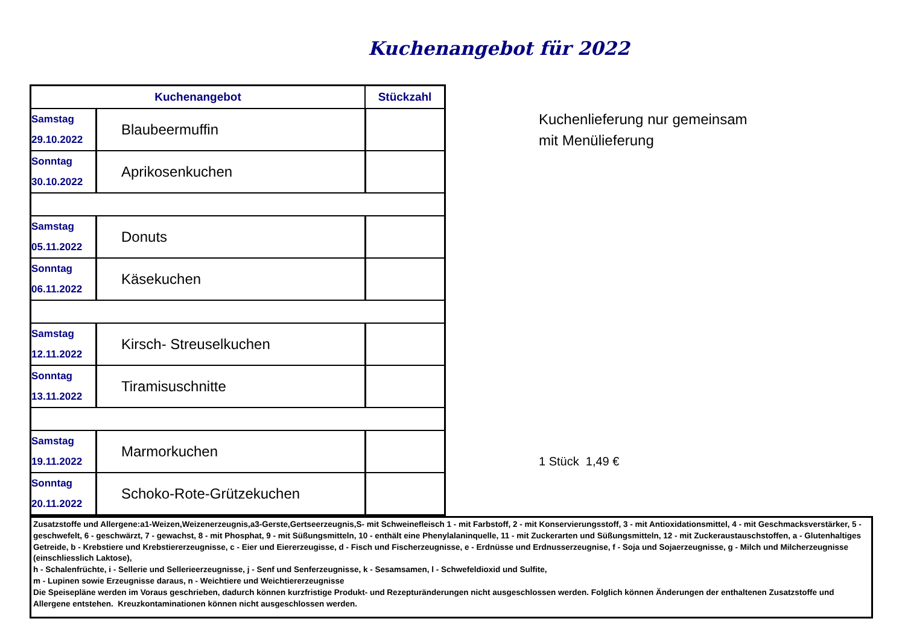Kuchenangebot für 2022
| Kuchenangebot | | Stückzahl |
| --- | --- | --- |
| Samstag 29.10.2022 | Blaubeermuffin | |
| Sonntag 30.10.2022 | Aprikosenkuchen | |
| Samstag 05.11.2022 | Donuts | |
| Sonntag 06.11.2022 | Käsekuchen | |
| Samstag 12.11.2022 | Kirsch- Streuselkuchen | |
| Sonntag 13.11.2022 | Tiramisuschnitte | |
| Samstag 19.11.2022 | Marmorkuchen | |
| Sonntag 20.11.2022 | Schoko-Rote-Grützekuchen | |
Kuchenlieferung nur gemeinsam
mit Menülieferung
1 Stück 1,49 €
Zusatzstoffe und Allergene:a1-Weizen,Weizenerzeugnis,a3-Gerste,Gertseerzeugnis,S- mit Schweinefleisch 1 - mit Farbstoff, 2 - mit Konservierungsstoff, 3 - mit Antioxidationsmittel, 4 - mit Geschmacksverstärker, 5 - geschwefelt, 6 - geschwärzt, 7 - gewachst, 8 - mit Phosphat, 9 - mit Süßungsmitteln, 10 - enthält eine Phenylalaninquelle, 11 - mit Zuckerarten und Süßungsmitteln, 12 - mit Zuckeraustauschstoffen, a - Glutenhaltiges Getreide, b - Krebstiere und Krebstiererzeugnisse, c - Eier und Eiererzeugisse, d - Fisch und Fischerzeugnisse, e - Erdnüsse und Erdnusserzeugnise, f - Soja und Sojaerzeugnisse, g - Milch und Milcherzeugnisse (einschliesslich Laktose),
h - Schalenfrüchte, i - Sellerie und Sellerieerzeugnisse, j - Senf und Senferzeugnisse, k - Sesamsamen, l - Schwefeldioxid und Sulfite,
m - Lupinen sowie Erzeugnisse daraus, n - Weichtiere und Weichtiererzeugnisse
Die Speisepläne werden im Voraus geschrieben, dadurch können kurzfristige Produkt- und Rezepturänderungen nicht ausgeschlossen werden. Folglich können Änderungen der enthaltenen Zusatzstoffe und Allergene entstehen. Kreuzkontaminationen können nicht ausgeschlossen werden.